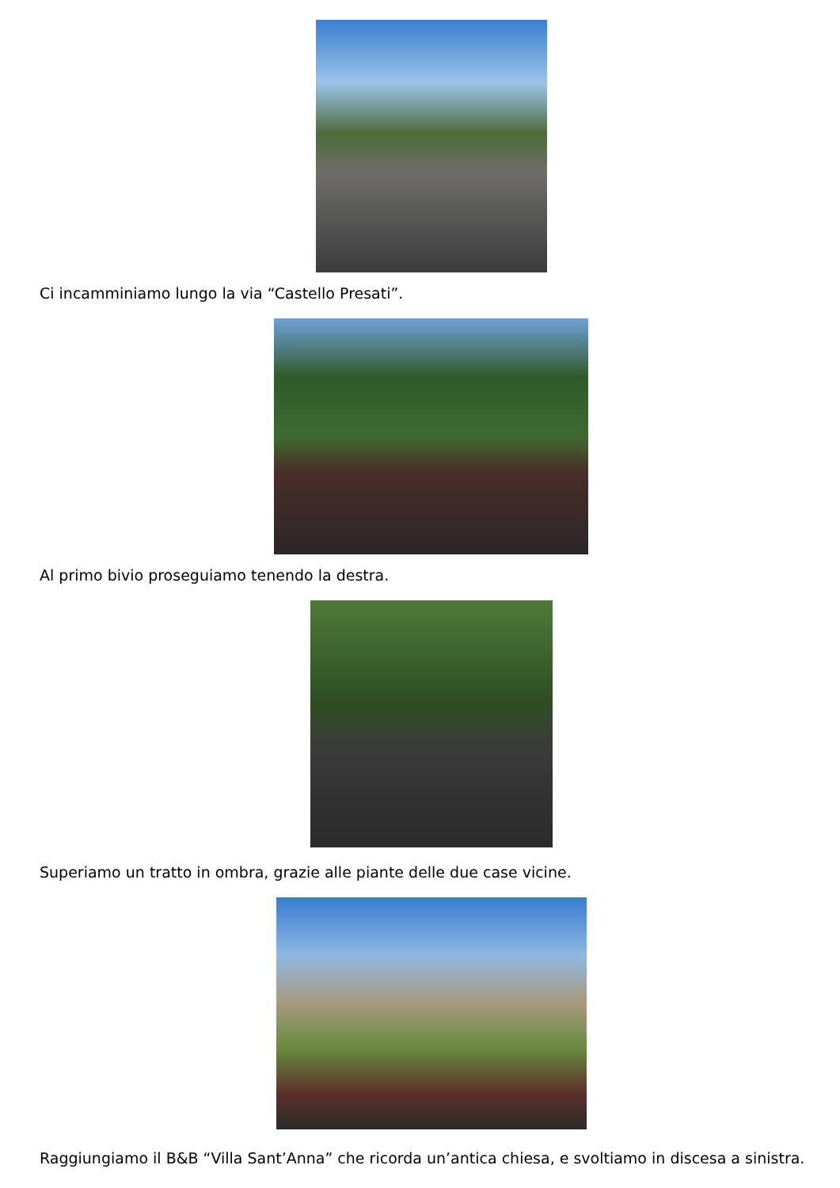Ci incamminiamo lungo la via “Castello Presati”.
Al primo bivio proseguiamo tenendo la destra.
Superiamo un tratto in ombra, grazie alle piante delle due case vicine.
Raggiungiamo il B&B “Villa Sant’Anna” che ricorda un’antica chiesa, e svoltiamo in discesa a sinistra.